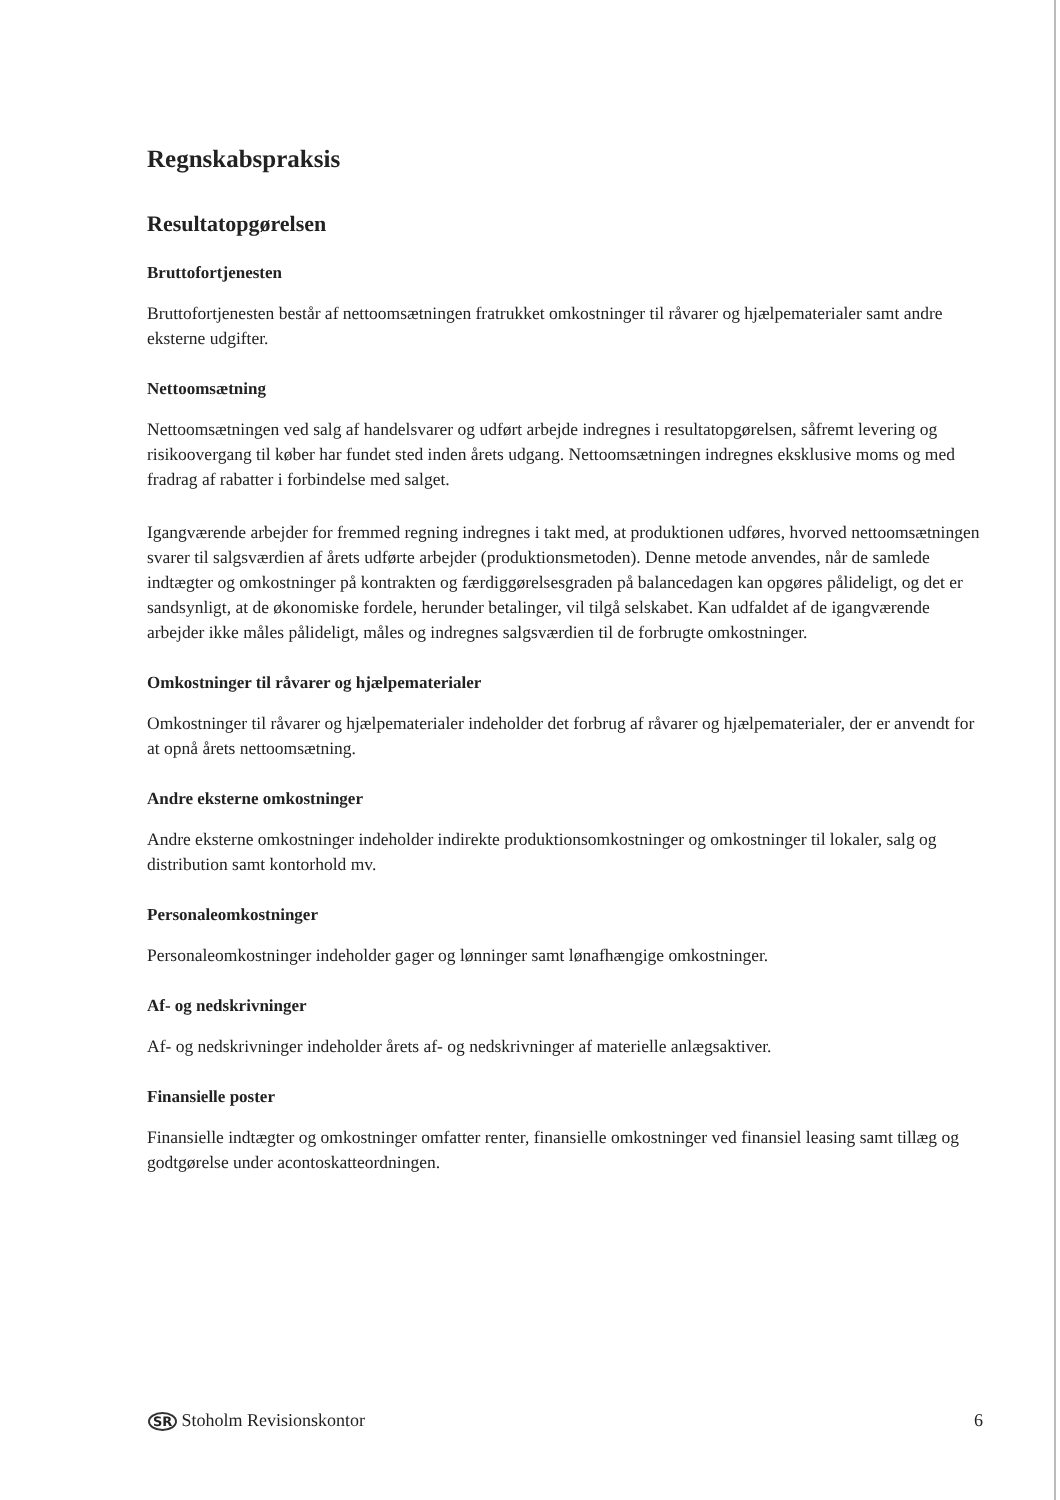Regnskabspraksis
Resultatopgørelsen
Bruttofortjenesten
Bruttofortjenesten består af nettoomsætningen fratrukket omkostninger til råvarer og hjælpematerialer samt andre eksterne udgifter.
Nettoomsætning
Nettoomsætningen ved salg af handelsvarer og udført arbejde indregnes i resultatopgørelsen, såfremt levering og risikoovergang til køber har fundet sted inden årets udgang. Nettoomsætningen indregnes eksklusive moms og med fradrag af rabatter i forbindelse med salget.
Igangværende arbejder for fremmed regning indregnes i takt med, at produktionen udføres, hvorved nettoomsætningen svarer til salgsværdien af årets udførte arbejder (produktionsmetoden). Denne metode anvendes, når de samlede indtægter og omkostninger på kontrakten og færdiggørelsesgraden på balancedagen kan opgøres pålideligt, og det er sandsynligt, at de økonomiske fordele, herunder betalinger, vil tilgå selskabet. Kan udfaldet af de igangværende arbejder ikke måles pålideligt, måles og indregnes salgsværdien til de forbrugte omkostninger.
Omkostninger til råvarer og hjælpematerialer
Omkostninger til råvarer og hjælpematerialer indeholder det forbrug af råvarer og hjælpematerialer, der er anvendt for at opnå årets nettoomsætning.
Andre eksterne omkostninger
Andre eksterne omkostninger indeholder indirekte produktionsomkostninger og omkostninger til lokaler, salg og distribution samt kontorhold mv.
Personaleomkostninger
Personaleomkostninger indeholder gager og lønninger samt lønafhængige omkostninger.
Af- og nedskrivninger
Af- og nedskrivninger indeholder årets af- og nedskrivninger af materielle anlægsaktiver.
Finansielle poster
Finansielle indtægter og omkostninger omfatter renter, finansielle omkostninger ved finansiel leasing samt tillæg og godtgørelse under acontoskatteordningen.
SR Stoholm Revisionskontor 6